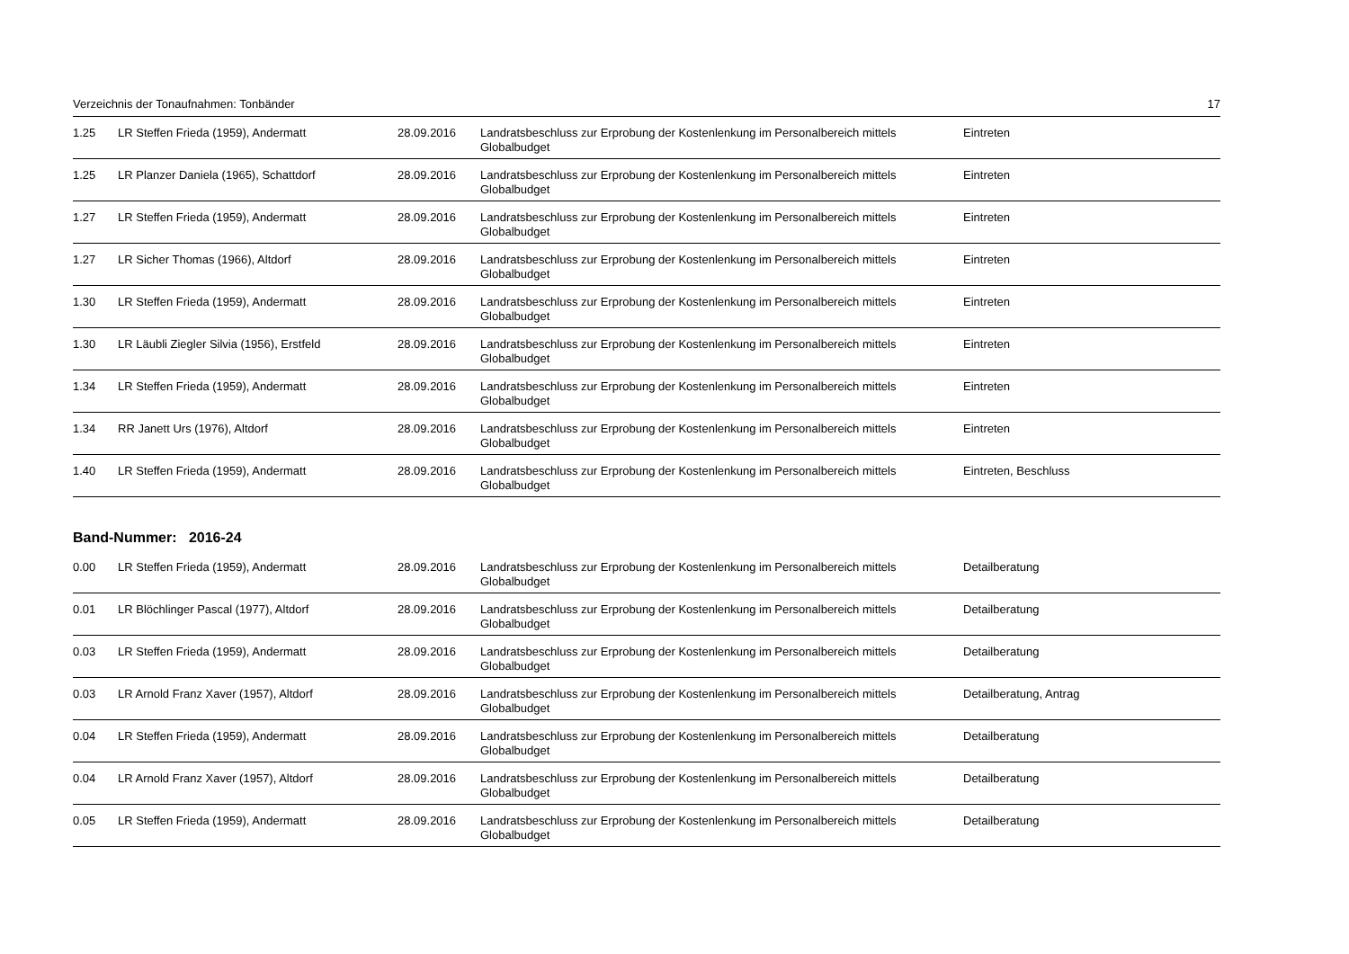Verzeichnis der Tonaufnahmen: Tonbänder 17
| 1.25 | LR Steffen Frieda (1959), Andermatt | 28.09.2016 | Landratsbeschluss zur Erprobung der Kostenlenkung im Personalbereich mittels Globalbudget | Eintreten |
| 1.25 | LR Planzer Daniela (1965), Schattdorf | 28.09.2016 | Landratsbeschluss zur Erprobung der Kostenlenkung im Personalbereich mittels Globalbudget | Eintreten |
| 1.27 | LR Steffen Frieda (1959), Andermatt | 28.09.2016 | Landratsbeschluss zur Erprobung der Kostenlenkung im Personalbereich mittels Globalbudget | Eintreten |
| 1.27 | LR Sicher Thomas (1966), Altdorf | 28.09.2016 | Landratsbeschluss zur Erprobung der Kostenlenkung im Personalbereich mittels Globalbudget | Eintreten |
| 1.30 | LR Steffen Frieda (1959), Andermatt | 28.09.2016 | Landratsbeschluss zur Erprobung der Kostenlenkung im Personalbereich mittels Globalbudget | Eintreten |
| 1.30 | LR Läubli Ziegler Silvia (1956), Erstfeld | 28.09.2016 | Landratsbeschluss zur Erprobung der Kostenlenkung im Personalbereich mittels Globalbudget | Eintreten |
| 1.34 | LR Steffen Frieda (1959), Andermatt | 28.09.2016 | Landratsbeschluss zur Erprobung der Kostenlenkung im Personalbereich mittels Globalbudget | Eintreten |
| 1.34 | RR Janett Urs (1976), Altdorf | 28.09.2016 | Landratsbeschluss zur Erprobung der Kostenlenkung im Personalbereich mittels Globalbudget | Eintreten |
| 1.40 | LR Steffen Frieda (1959), Andermatt | 28.09.2016 | Landratsbeschluss zur Erprobung der Kostenlenkung im Personalbereich mittels Globalbudget | Eintreten, Beschluss |
Band-Nummer: 2016-24
| 0.00 | LR Steffen Frieda (1959), Andermatt | 28.09.2016 | Landratsbeschluss zur Erprobung der Kostenlenkung im Personalbereich mittels Globalbudget | Detailberatung |
| 0.01 | LR Blöchlinger Pascal (1977), Altdorf | 28.09.2016 | Landratsbeschluss zur Erprobung der Kostenlenkung im Personalbereich mittels Globalbudget | Detailberatung |
| 0.03 | LR Steffen Frieda (1959), Andermatt | 28.09.2016 | Landratsbeschluss zur Erprobung der Kostenlenkung im Personalbereich mittels Globalbudget | Detailberatung |
| 0.03 | LR Arnold Franz Xaver (1957), Altdorf | 28.09.2016 | Landratsbeschluss zur Erprobung der Kostenlenkung im Personalbereich mittels Globalbudget | Detailberatung, Antrag |
| 0.04 | LR Steffen Frieda (1959), Andermatt | 28.09.2016 | Landratsbeschluss zur Erprobung der Kostenlenkung im Personalbereich mittels Globalbudget | Detailberatung |
| 0.04 | LR Arnold Franz Xaver (1957), Altdorf | 28.09.2016 | Landratsbeschluss zur Erprobung der Kostenlenkung im Personalbereich mittels Globalbudget | Detailberatung |
| 0.05 | LR Steffen Frieda (1959), Andermatt | 28.09.2016 | Landratsbeschluss zur Erprobung der Kostenlenkung im Personalbereich mittels Globalbudget | Detailberatung |